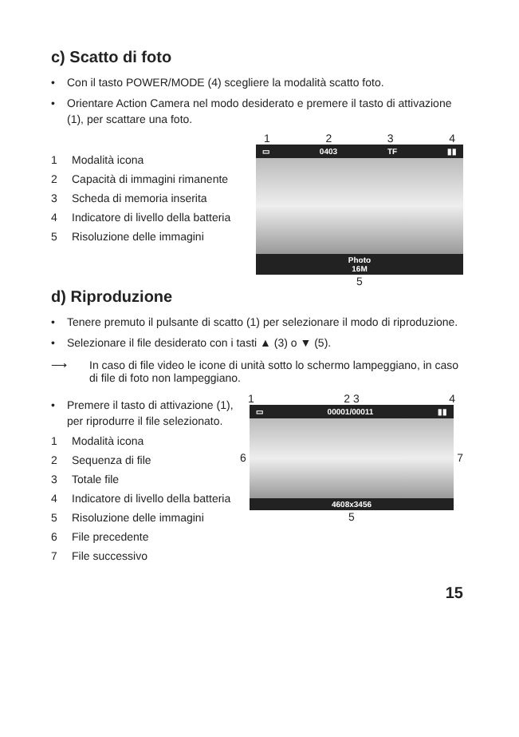c) Scatto di foto
• Con il tasto POWER/MODE (4) scegliere la modalità scatto foto.
• Orientare Action Camera nel modo desiderato e premere il tasto di attivazione (1), per scattare una foto.
1 Modalità icona
2 Capacità di immagini rimanente
3 Scheda di memoria inserita
4 Indicatore di livello della batteria
5 Risoluzione delle immagini
1234
▭ 0403 TF ▮▮
Photo
16M
5
d) Riproduzione
• Tenere premuto il pulsante di scatto (1) per selezionare il modo di riproduzione.
• Selezionare il file desiderato con i tasti ▲ (3) o ▼ (5).
⟶ In caso di file video le icone di unità sotto lo schermo lampeggiano, in caso di file di foto non lampeggiano.
• Premere il tasto di attivazione (1), per riprodurre il file selezionato.
1 Modalità icona
2 Sequenza di file
3 Totale file
4 Indicatore di livello della batteria
5 Risoluzione delle immagini
6 File precedente
7 File successivo
1 2 3 4
6
▭ 00001/00011 ▮▮
4608x3456
7
5
15